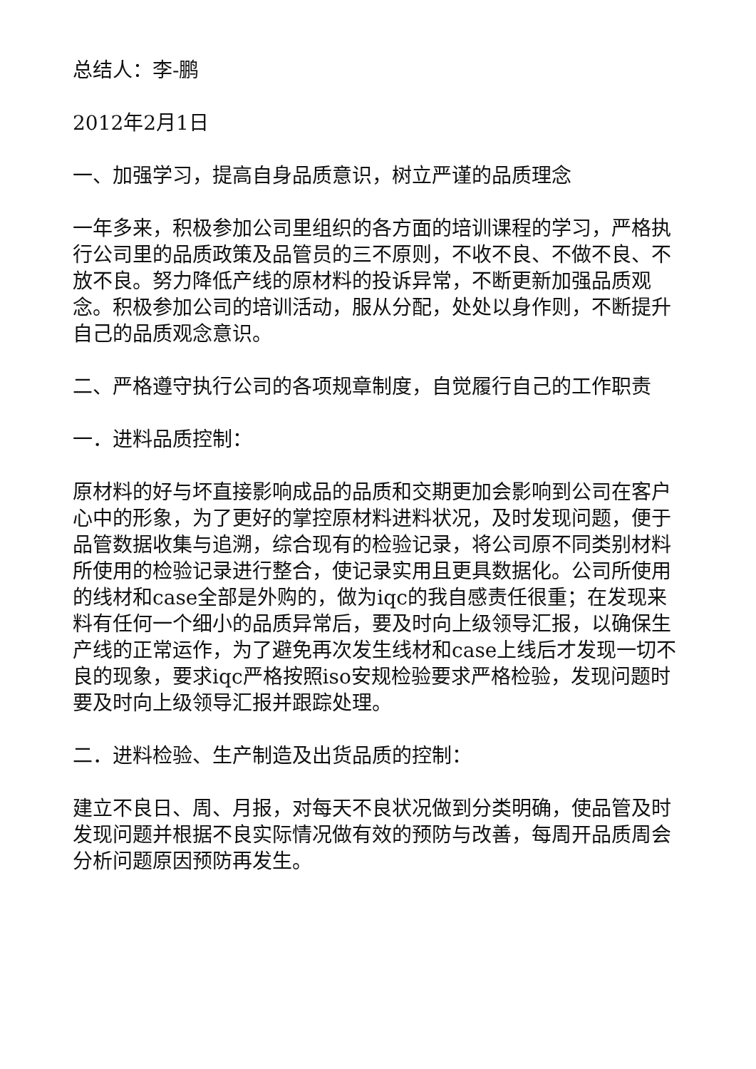总结人：李-鹏
2012年2月1日
一、加强学习，提高自身品质意识，树立严谨的品质理念
一年多来，积极参加公司里组织的各方面的培训课程的学习，严格执行公司里的品质政策及品管员的三不原则，不收不良、不做不良、不放不良。努力降低产线的原材料的投诉异常，不断更新加强品质观念。积极参加公司的培训活动，服从分配，处处以身作则，不断提升自己的品质观念意识。
二、严格遵守执行公司的各项规章制度，自觉履行自己的工作职责
一．进料品质控制：
原材料的好与坏直接影响成品的品质和交期更加会影响到公司在客户心中的形象，为了更好的掌控原材料进料状况，及时发现问题，便于品管数据收集与追溯，综合现有的检验记录，将公司原不同类别材料所使用的检验记录进行整合，使记录实用且更具数据化。公司所使用的线材和case全部是外购的，做为iqc的我自感责任很重；在发现来料有任何一个细小的品质异常后，要及时向上级领导汇报，以确保生产线的正常运作，为了避免再次发生线材和case上线后才发现一切不良的现象，要求iqc严格按照iso安规检验要求严格检验，发现问题时要及时向上级领导汇报并跟踪处理。
二．进料检验、生产制造及出货品质的控制：
建立不良日、周、月报，对每天不良状况做到分类明确，使品管及时发现问题并根据不良实际情况做有效的预防与改善，每周开品质周会分析问题原因预防再发生。